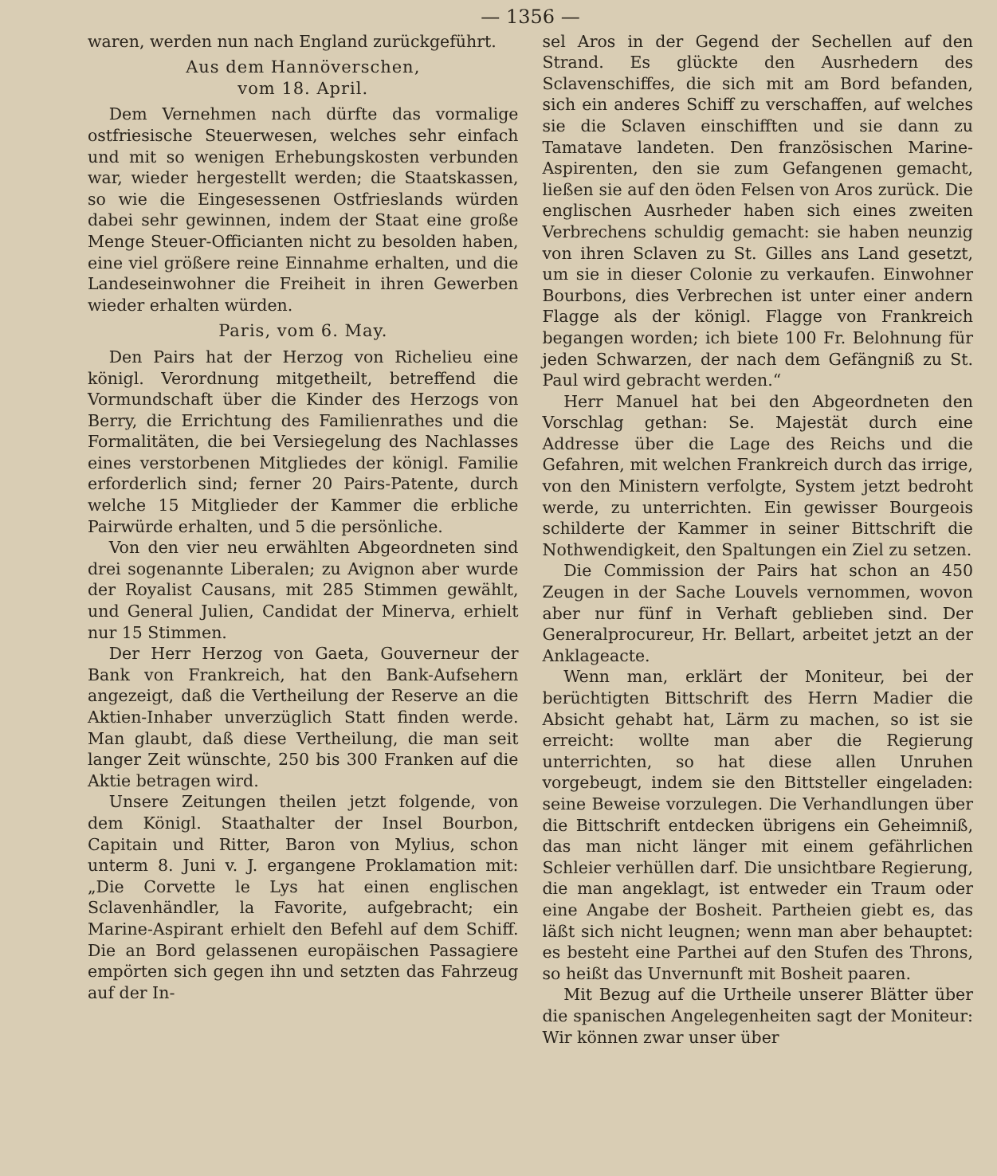— 1356 —
waren, werden nun nach England zurückgeführt.
Aus dem Hannöverschen,
vom 18. April.
Dem Vernehmen nach dürfte das vormalige ostfriesische Steuerwesen, welches sehr einfach und mit so wenigen Erhebungskosten verbunden war, wieder hergestellt werden; die Staatskassen, so wie die Eingesessenen Ostfrieslands würden dabei sehr gewinnen, indem der Staat eine große Menge Steuer-Officianten nicht zu besolden haben, eine viel größere reine Einnahme erhalten, und die Landeseinwohner die Freiheit in ihren Gewerben wieder erhalten würden.
Paris, vom 6. May.
Den Pairs hat der Herzog von Richelieu eine königl. Verordnung mitgetheilt, betreffend die Vormundschaft über die Kinder des Herzogs von Berry, die Errichtung des Familienrathes und die Formalitäten, die bei Versiegelung des Nachlasses eines verstorbenen Mitgliedes der königl. Familie erforderlich sind; ferner 20 Pairs-Patente, durch welche 15 Mitglieder der Kammer die erbliche Pairwürde erhalten, und 5 die persönliche.
Von den vier neu erwählten Abgeordneten sind drei sogenannte Liberalen; zu Avignon aber wurde der Royalist Causans, mit 285 Stimmen gewählt, und General Julien, Candidat der Minerva, erhielt nur 15 Stimmen.
Der Herr Herzog von Gaeta, Gouverneur der Bank von Frankreich, hat den Bank-Aufsehern angezeigt, daß die Vertheilung der Reserve an die Aktien-Inhaber unverzüglich Statt finden werde. Man glaubt, daß diese Vertheilung, die man seit langer Zeit wünschte, 250 bis 300 Franken auf die Aktie betragen wird.
Unsere Zeitungen theilen jetzt folgende, von dem Königl. Staathalter der Insel Bourbon, Capitain und Ritter, Baron von Mylius, schon unterm 8. Juni v. J. ergangene Proklamation mit: „Die Corvette le Lys hat einen englischen Sclavenhändler, la Favorite, aufgebracht; ein Marine-Aspirant erhielt den Befehl auf dem Schiff. Die an Bord gelassenen europäischen Passagiere empörten sich gegen ihn und setzten das Fahrzeug auf der In-
sel Aros in der Gegend der Sechellen auf den Strand. Es glückte den Ausrhedern des Sclavenschiffes, die sich mit am Bord befanden, sich ein anderes Schiff zu verschaffen, auf welches sie die Sclaven einschifften und sie dann zu Tamatave landeten. Den französischen Marine-Aspirenten, den sie zum Gefangenen gemacht, ließen sie auf den öden Felsen von Aros zurück. Die englischen Ausrheder haben sich eines zweiten Verbrechens schuldig gemacht: sie haben neunzig von ihren Sclaven zu St. Gilles ans Land gesetzt, um sie in dieser Colonie zu verkaufen. Einwohner Bourbons, dies Verbrechen ist unter einer andern Flagge als der königl. Flagge von Frankreich begangen worden; ich biete 100 Fr. Belohnung für jeden Schwarzen, der nach dem Gefängniß zu St. Paul wird gebracht werden.“
Herr Manuel hat bei den Abgeordneten den Vorschlag gethan: Se. Majestät durch eine Addresse über die Lage des Reichs und die Gefahren, mit welchen Frankreich durch das irrige, von den Ministern verfolgte, System jetzt bedroht werde, zu unterrichten. Ein gewisser Bourgeois schilderte der Kammer in seiner Bittschrift die Nothwendigkeit, den Spaltungen ein Ziel zu setzen.
Die Commission der Pairs hat schon an 450 Zeugen in der Sache Louvels vernommen, wovon aber nur fünf in Verhaft geblieben sind. Der Generalprocureur, Hr. Bellart, arbeitet jetzt an der Anklageacte.
Wenn man, erklärt der Moniteur, bei der berüchtigten Bittschrift des Herrn Madier die Absicht gehabt hat, Lärm zu machen, so ist sie erreicht: wollte man aber die Regierung unterrichten, so hat diese allen Unruhen vorgebeugt, indem sie den Bittsteller eingeladen: seine Beweise vorzulegen. Die Verhandlungen über die Bittschrift entdecken übrigens ein Geheimniß, das man nicht länger mit einem gefährlichen Schleier verhüllen darf. Die unsichtbare Regierung, die man angeklagt, ist entweder ein Traum oder eine Angabe der Bosheit. Partheien giebt es, das läßt sich nicht leugnen; wenn man aber behauptet: es besteht eine Parthei auf den Stufen des Throns, so heißt das Unvernunft mit Bosheit paaren.
Mit Bezug auf die Urtheile unserer Blätter über die spanischen Angelegenheiten sagt der Moniteur: Wir können zwar unser über